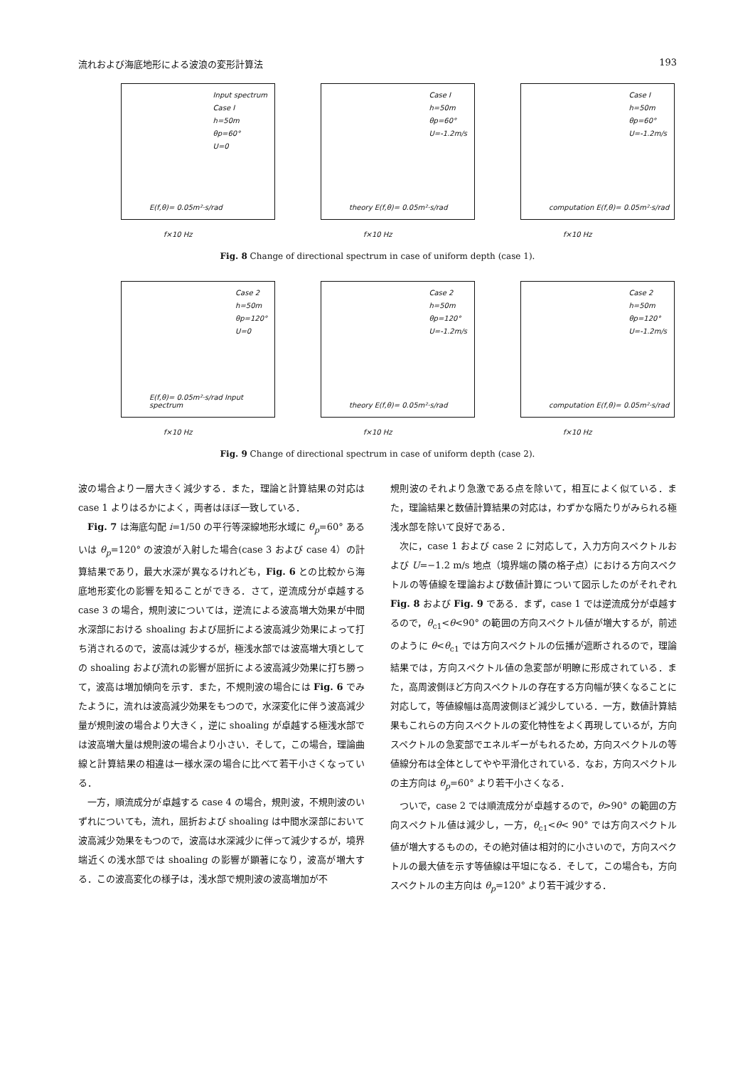流れおよび海底地形による波浪の変形計算法 193
Input spectrum
Case I
h=50m
θp=60°
U=0
E(f,θ)= 0.05m²·s/rad
f×10 Hz
Case I
h=50m
θp=60°
U=-1.2m/s
theory E(f,θ)= 0.05m²·s/rad
f×10 Hz
Case I
h=50m
θp=60°
U=-1.2m/s
computation E(f,θ)= 0.05m²·s/rad
f×10 Hz
Fig. 8 Change of directional spectrum in case of uniform depth (case 1).
Case 2
h=50m
θp=120°
U=0
E(f,θ)= 0.05m²·s/rad Input spectrum
f×10 Hz
Case 2
h=50m
θp=120°
U=-1.2m/s
theory E(f,θ)= 0.05m²·s/rad
f×10 Hz
Case 2
h=50m
θp=120°
U=-1.2m/s
computation E(f,θ)= 0.05m²·s/rad
f×10 Hz
Fig. 9 Change of directional spectrum in case of uniform depth (case 2).
波の場合より一層大きく減少する．また，理論と計算結果の対応は case 1 よりはるかによく，両者はほぼ一致している．
Fig. 7 は海底勾配 i=1/50 の平行等深線地形水域に θ<sub>p</sub>=60° あるいは θ<sub>p</sub>=120° の波浪が入射した場合(case 3 および case 4）の計算結果であり，最大水深が異なるけれども，Fig. 6 との比較から海底地形変化の影響を知ることができる．さて，逆流成分が卓越する case 3 の場合，規則波については，逆流による波高増大効果が中間水深部における shoaling および屈折による波高減少効果によって打ち消されるので，波高は減少するが，極浅水部では波高増大項としての shoaling および流れの影響が屈折による波高減少効果に打ち勝って，波高は増加傾向を示す．また，不規則波の場合には Fig. 6 でみたように，流れは波高減少効果をもつので，水深変化に伴う波高減少量が規則波の場合より大きく，逆に shoaling が卓越する極浅水部では波高増大量は規則波の場合より小さい．そして，この場合，理論曲線と計算結果の相違は一様水深の場合に比べて若干小さくなっている．
一方，順流成分が卓越する case 4 の場合，規則波，不規則波のいずれについても，流れ，屈折および shoaling は中間水深部において波高減少効果をもつので，波高は水深減少に伴って減少するが，境界端近くの浅水部では shoaling の影響が顕著になり，波高が増大する．この波高変化の様子は，浅水部で規則波の波高増加が不
規則波のそれより急激である点を除いて，相互によく似ている．また，理論結果と数値計算結果の対応は，わずかな隔たりがみられる極浅水部を除いて良好である．
次に，case 1 および case 2 に対応して，入力方向スペクトルおよび U=−1.2 m/s 地点（境界端の隣の格子点）における方向スペクトルの等値線を理論および数値計算について図示したのがそれぞれ Fig. 8 および Fig. 9 である．まず，case 1 では逆流成分が卓越するので，θ<sub>c1</sub><θ<90° の範囲の方向スペクトル値が増大するが，前述のように θ<θ<sub>c1</sub> では方向スペクトルの伝播が遮断されるので，理論結果では，方向スペクトル値の急変部が明瞭に形成されている．また，高周波側ほど方向スペクトルの存在する方向幅が狭くなることに対応して，等値線幅は高周波側ほど減少している．一方，数値計算結果もこれらの方向スペクトルの変化特性をよく再現しているが，方向スペクトルの急変部でエネルギーがもれるため，方向スペクトルの等値線分布は全体としてやや平滑化されている．なお，方向スペクトルの主方向は θ<sub>p</sub>=60° より若干小さくなる．
ついで，case 2 では順流成分が卓越するので，θ>90° の範囲の方向スペクトル値は減少し，一方，θ<sub>c1</sub><θ< 90° では方向スペクトル値が増大するものの，その絶対値は相対的に小さいので，方向スペクトルの最大値を示す等値線は平坦になる．そして，この場合も，方向スペクトルの主方向は θ<sub>p</sub>=120° より若干減少する．